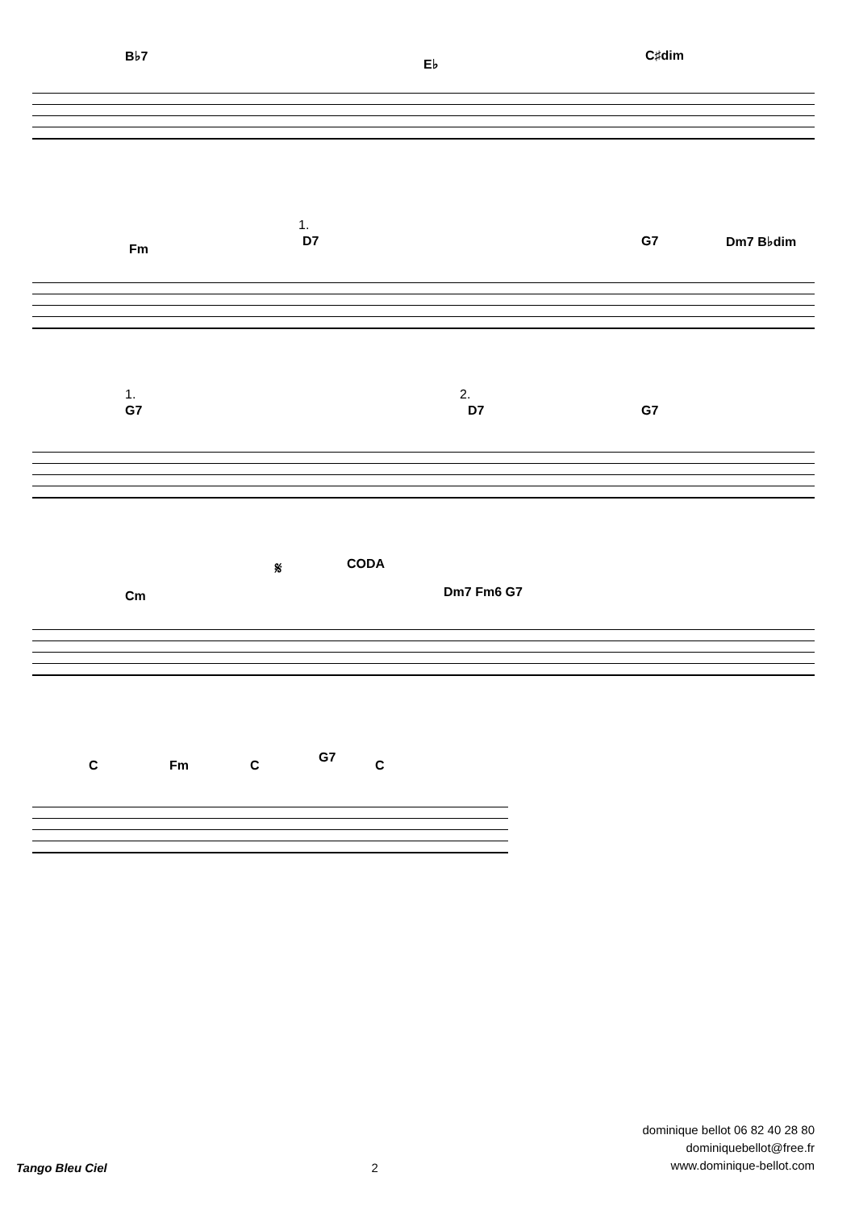B♭7
E♭
C♯dim
Fm
1.
D7 G7 Dm7 B♭dim
1.
G7
2.
D7 G7
Cm
𝄋 CODA
Dm7 Fm6 G7
C Fm C
G7
C
Tango Bleu Ciel 2
dominique bellot 06 82 40 28 80
dominiquebellot@free.fr
www.dominique-bellot.com